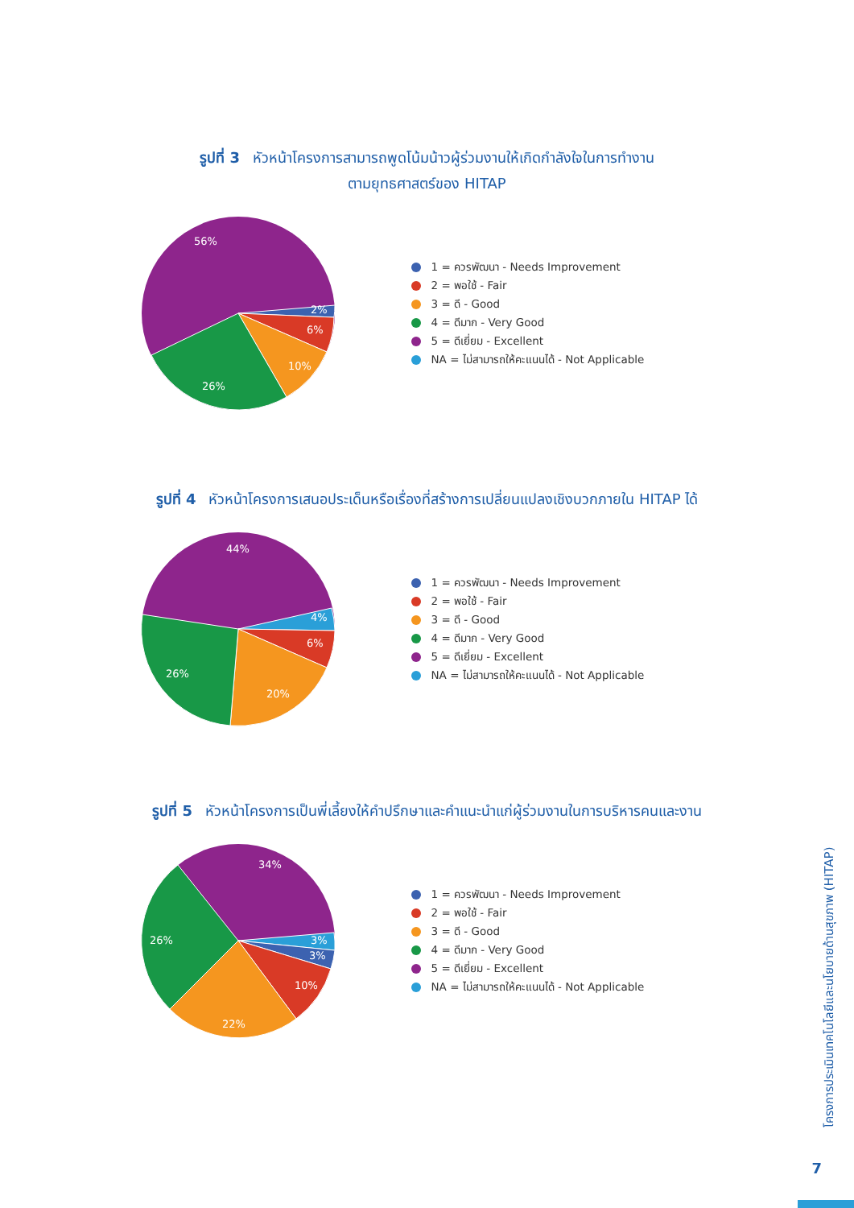รูปที่ 3 หัวหน้าโครงการสามารถพูดโน้มน้าวผู้ร่วมงานให้เกิดกำลังใจในการทำงาน
ตามยุทธศาสตร์ของ HITAP
56%
2%
6%
10%
26%
1 = ควรพัฒนา - Needs Improvement
2 = พอใช้ - Fair
3 = ดี - Good
4 = ดีมาก - Very Good
5 = ดีเยี่ยม - Excellent
NA = ไม่สามารถให้คะแนนได้ - Not Applicable
รูปที่ 4 หัวหน้าโครงการเสนอประเด็นหรือเรื่องที่สร้างการเปลี่ยนแปลงเชิงบวกภายใน HITAP ได้
44%
4%
6%
20%
26%
1 = ควรพัฒนา - Needs Improvement
2 = พอใช้ - Fair
3 = ดี - Good
4 = ดีมาก - Very Good
5 = ดีเยี่ยม - Excellent
NA = ไม่สามารถให้คะแนนได้ - Not Applicable
รูปที่ 5 หัวหน้าโครงการเป็นพี่เลี้ยงให้คำปรึกษาและคำแนะนำแก่ผู้ร่วมงานในการบริหารคนและงาน
34%
3%
3%
10%
22%
26%
1 = ควรพัฒนา - Needs Improvement
2 = พอใช้ - Fair
3 = ดี - Good
4 = ดีมาก - Very Good
5 = ดีเยี่ยม - Excellent
NA = ไม่สามารถให้คะแนนได้ - Not Applicable
โครงการประเมินเทคโนโลยีและนโยบายด้านสุขภาพ (HITAP)
7